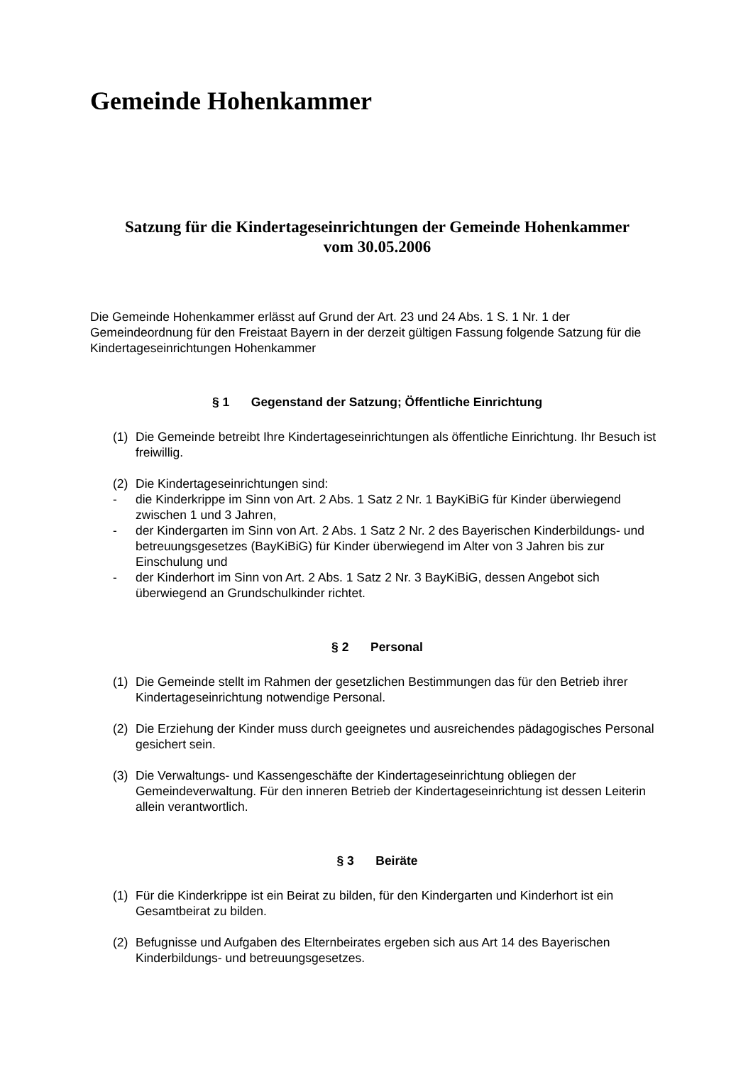Gemeinde Hohenkammer
Satzung für die Kindertageseinrichtungen der Gemeinde Hohenkammer
vom 30.05.2006
Die Gemeinde Hohenkammer erlässt auf Grund der Art. 23 und 24 Abs. 1 S. 1 Nr. 1 der Gemeindeordnung für den Freistaat Bayern in der derzeit gültigen Fassung folgende Satzung für die Kindertageseinrichtungen Hohenkammer
§ 1 Gegenstand der Satzung; Öffentliche Einrichtung
(1) Die Gemeinde betreibt Ihre Kindertageseinrichtungen als öffentliche Einrichtung. Ihr Besuch ist freiwillig.
(2) Die Kindertageseinrichtungen sind:
- die Kinderkrippe im Sinn von Art. 2 Abs. 1 Satz 2 Nr. 1 BayKiBiG für Kinder überwiegend zwischen 1 und 3 Jahren,
- der Kindergarten im Sinn von Art. 2 Abs. 1 Satz 2 Nr. 2 des Bayerischen Kinderbildungs- und betreuungsgesetzes (BayKiBiG) für Kinder überwiegend im Alter von 3 Jahren bis zur Einschulung und
- der Kinderhort im Sinn von Art. 2 Abs. 1 Satz 2 Nr. 3 BayKiBiG, dessen Angebot sich überwiegend an Grundschulkinder richtet.
§ 2 Personal
(1) Die Gemeinde stellt im Rahmen der gesetzlichen Bestimmungen das für den Betrieb ihrer Kindertageseinrichtung notwendige Personal.
(2) Die Erziehung der Kinder muss durch geeignetes und ausreichendes pädagogisches Personal gesichert sein.
(3) Die Verwaltungs- und Kassengeschäfte der Kindertageseinrichtung obliegen der Gemeindeverwaltung. Für den inneren Betrieb der Kindertageseinrichtung ist dessen Leiterin allein verantwortlich.
§ 3 Beiräte
(1) Für die Kinderkrippe ist ein Beirat zu bilden, für den Kindergarten und Kinderhort ist ein Gesamtbeirat zu bilden.
(2) Befugnisse und Aufgaben des Elternbeirates ergeben sich aus Art 14 des Bayerischen Kinderbildungs- und betreuungsgesetzes.